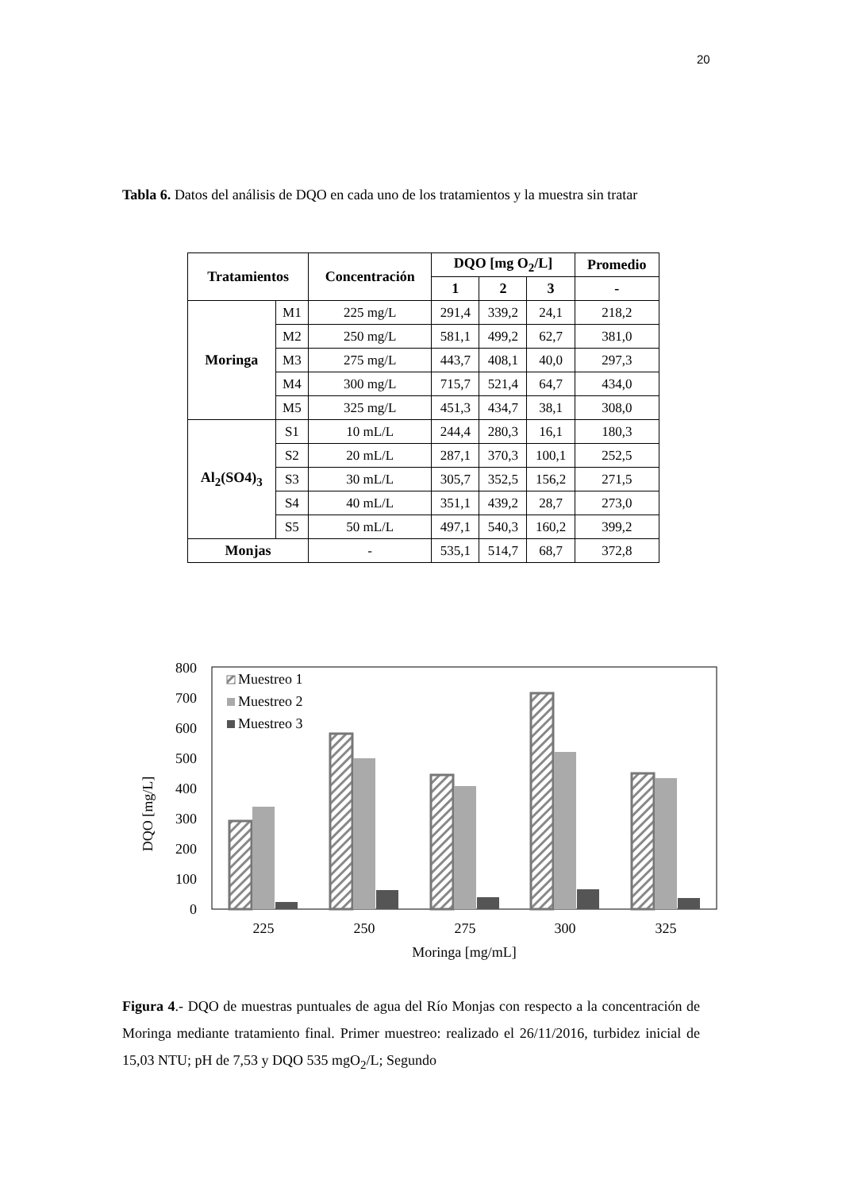20
Tabla 6. Datos del análisis de DQO en cada uno de los tratamientos y la muestra sin tratar
| Tratamientos | | Concentración | DQO [mg O<sub>2</sub>/L] | | | Promedio |
| --- | --- | --- | --- | --- | --- | --- |
| | | | 1 | 2 | 3 | - |
| Moringa | M1 | 225 mg/L | 291,4 | 339,2 | 24,1 | 218,2 |
| | M2 | 250 mg/L | 581,1 | 499,2 | 62,7 | 381,0 |
| | M3 | 275 mg/L | 443,7 | 408,1 | 40,0 | 297,3 |
| | M4 | 300 mg/L | 715,7 | 521,4 | 64,7 | 434,0 |
| | M5 | 325 mg/L | 451,3 | 434,7 | 38,1 | 308,0 |
| Al<sub>2</sub>(SO4)<sub>3</sub> | S1 | 10 mL/L | 244,4 | 280,3 | 16,1 | 180,3 |
| | S2 | 20 mL/L | 287,1 | 370,3 | 100,1 | 252,5 |
| | S3 | 30 mL/L | 305,7 | 352,5 | 156,2 | 271,5 |
| | S4 | 40 mL/L | 351,1 | 439,2 | 28,7 | 273,0 |
| | S5 | 50 mL/L | 497,1 | 540,3 | 160,2 | 399,2 |
| Monjas | | - | 535,1 | 514,7 | 68,7 | 372,8 |
800
700
600
500
400
300
200
100
0
DQO [mg/L]
Muestreo 1
Muestreo 2
Muestreo 3
225
250
275
300
325
Moringa [mg/mL]
Figura 4.- DQO de muestras puntuales de agua del Río Monjas con respecto a la concentración de Moringa mediante tratamiento final. Primer muestreo: realizado el 26/11/2016, turbidez inicial de 15,03 NTU; pH de 7,53 y DQO 535 mgO<sub>2</sub>/L; Segundo